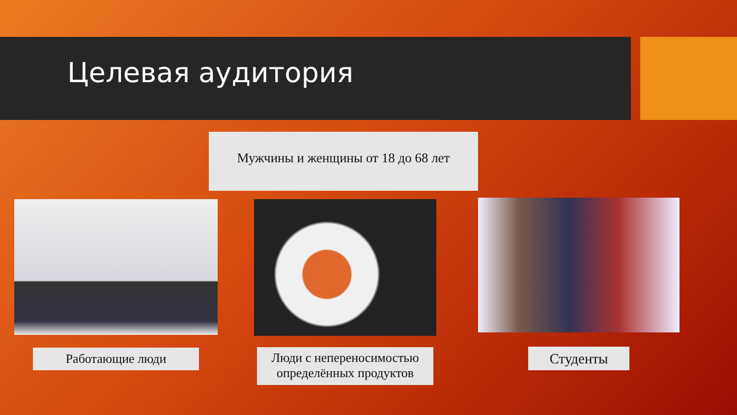Целевая аудитория
Мужчины и женщины от 18 до 68 лет
Работающие люди
Люди с непереносимостью определённых продуктов
Студенты